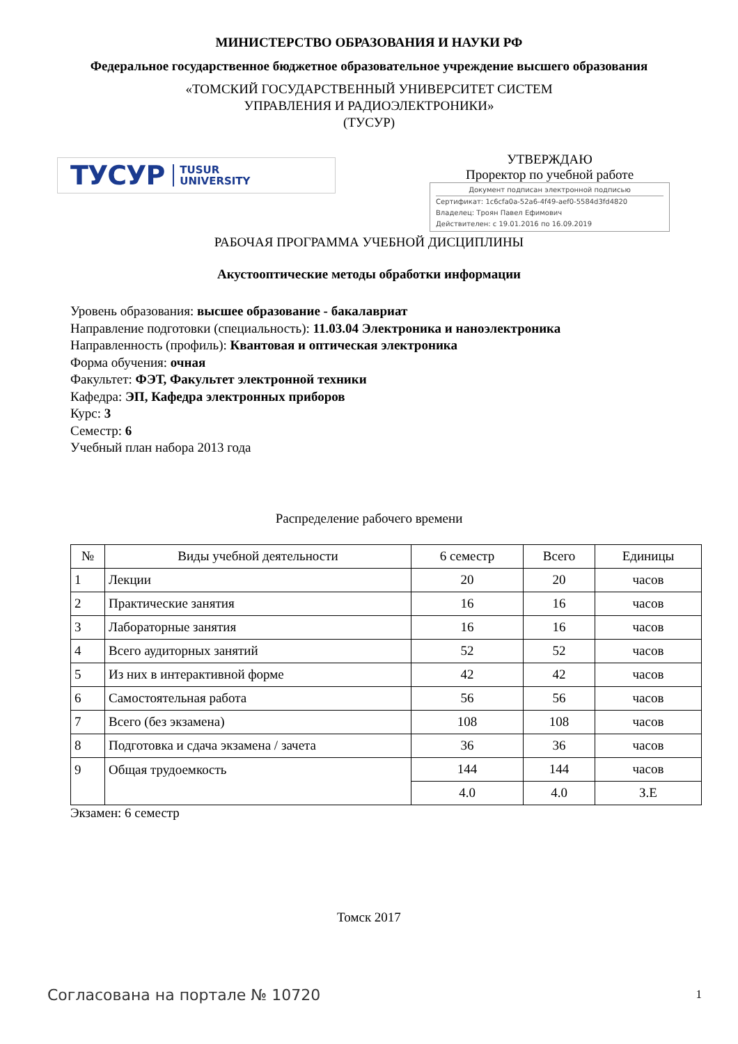МИНИСТЕРСТВО ОБРАЗОВАНИЯ И НАУКИ РФ
Федеральное государственное бюджетное образовательное учреждение высшего образования
«ТОМСКИЙ ГОСУДАРСТВЕННЫЙ УНИВЕРСИТЕТ СИСТЕМ
УПРАВЛЕНИЯ И РАДИОЭЛЕКТРОНИКИ»
(ТУСУР)
ТУСУР TUSUR
UNIVERSITY
УТВЕРЖДАЮ
Проректор по учебной работе
Документ подписан электронной подписью
Сертификат: 1c6cfa0a-52a6-4f49-aef0-5584d3fd4820
Владелец: Троян Павел Ефимович
Действителен: с 19.01.2016 по 16.09.2019
РАБОЧАЯ ПРОГРАММА УЧЕБНОЙ ДИСЦИПЛИНЫ
Акустооптические методы обработки информации
Уровень образования: высшее образование - бакалавриат
Направление подготовки (специальность): 11.03.04 Электроника и наноэлектроника
Направленность (профиль): Квантовая и оптическая электроника
Форма обучения: очная
Факультет: ФЭТ, Факультет электронной техники
Кафедра: ЭП, Кафедра электронных приборов
Курс: 3
Семестр: 6
Учебный план набора 2013 года
Распределение рабочего времени
| № | Виды учебной деятельности | 6 семестр | Всего | Единицы |
| --- | --- | --- | --- | --- |
| 1 | Лекции | 20 | 20 | часов |
| 2 | Практические занятия | 16 | 16 | часов |
| 3 | Лабораторные занятия | 16 | 16 | часов |
| 4 | Всего аудиторных занятий | 52 | 52 | часов |
| 5 | Из них в интерактивной форме | 42 | 42 | часов |
| 6 | Самостоятельная работа | 56 | 56 | часов |
| 7 | Всего (без экзамена) | 108 | 108 | часов |
| 8 | Подготовка и сдача экзамена / зачета | 36 | 36 | часов |
| 9 | Общая трудоемкость | 144 | 144 | часов |
| | | 4.0 | 4.0 | З.Е |
Экзамен: 6 семестр
Томск 2017
Согласована на портале № 10720 1